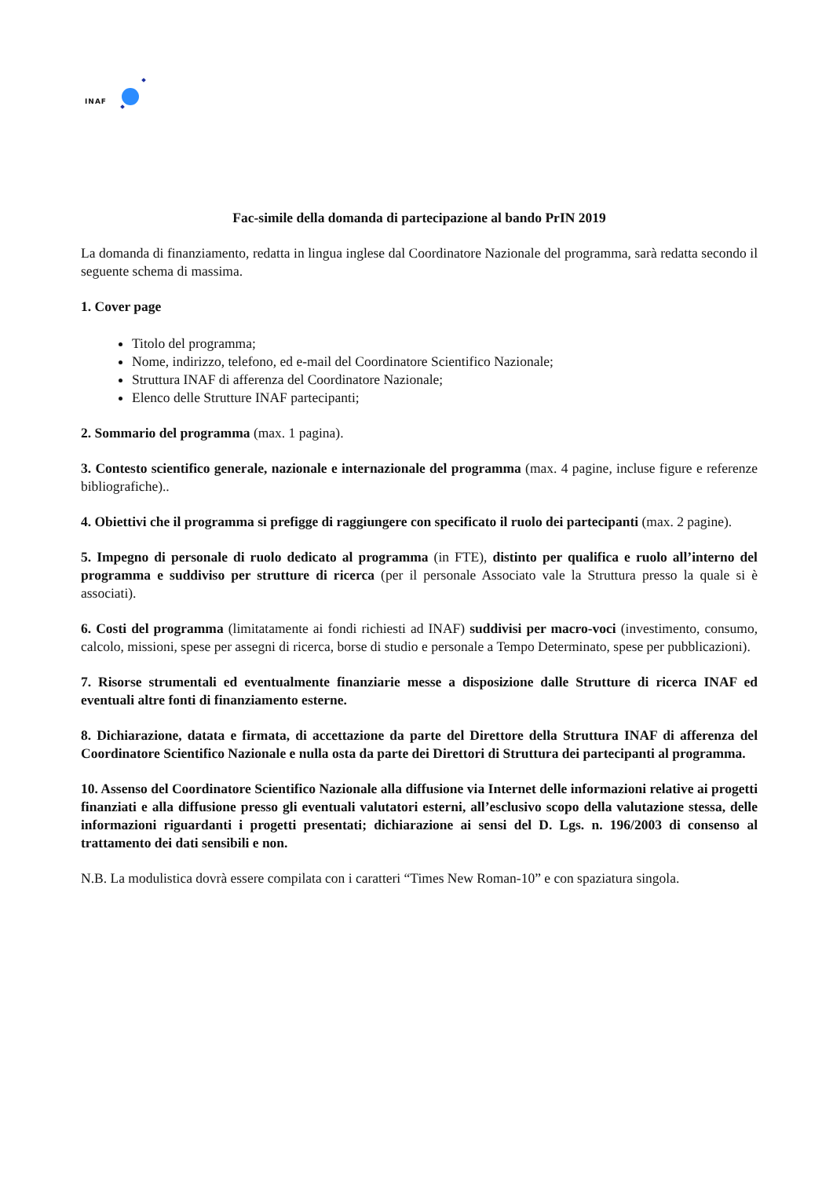INAF
Fac-simile della domanda di partecipazione al bando PrIN 2019
La domanda di finanziamento, redatta in lingua inglese dal Coordinatore Nazionale del programma, sarà redatta secondo il seguente schema di massima.
1. Cover page
Titolo del programma;
Nome, indirizzo, telefono, ed e-mail del Coordinatore Scientifico Nazionale;
Struttura INAF di afferenza del Coordinatore Nazionale;
Elenco delle Strutture INAF partecipanti;
2. Sommario del programma (max. 1 pagina).
3. Contesto scientifico generale, nazionale e internazionale del programma (max. 4 pagine, incluse figure e referenze bibliografiche)..
4. Obiettivi che il programma si prefigge di raggiungere con specificato il ruolo dei partecipanti (max. 2 pagine).
5. Impegno di personale di ruolo dedicato al programma (in FTE), distinto per qualifica e ruolo all’interno del programma e suddiviso per strutture di ricerca (per il personale Associato vale la Struttura presso la quale si è associati).
6. Costi del programma (limitatamente ai fondi richiesti ad INAF) suddivisi per macro-voci (investimento, consumo, calcolo, missioni, spese per assegni di ricerca, borse di studio e personale a Tempo Determinato, spese per pubblicazioni).
7. Risorse strumentali ed eventualmente finanziarie messe a disposizione dalle Strutture di ricerca INAF ed eventuali altre fonti di finanziamento esterne.
8. Dichiarazione, datata e firmata, di accettazione da parte del Direttore della Struttura INAF di afferenza del Coordinatore Scientifico Nazionale e nulla osta da parte dei Direttori di Struttura dei partecipanti al programma.
10. Assenso del Coordinatore Scientifico Nazionale alla diffusione via Internet delle informazioni relative ai progetti finanziati e alla diffusione presso gli eventuali valutatori esterni, all’esclusivo scopo della valutazione stessa, delle informazioni riguardanti i progetti presentati; dichiarazione ai sensi del D. Lgs. n. 196/2003 di consenso al trattamento dei dati sensibili e non.
N.B. La modulistica dovrà essere compilata con i caratteri “Times New Roman-10” e con spaziatura singola.